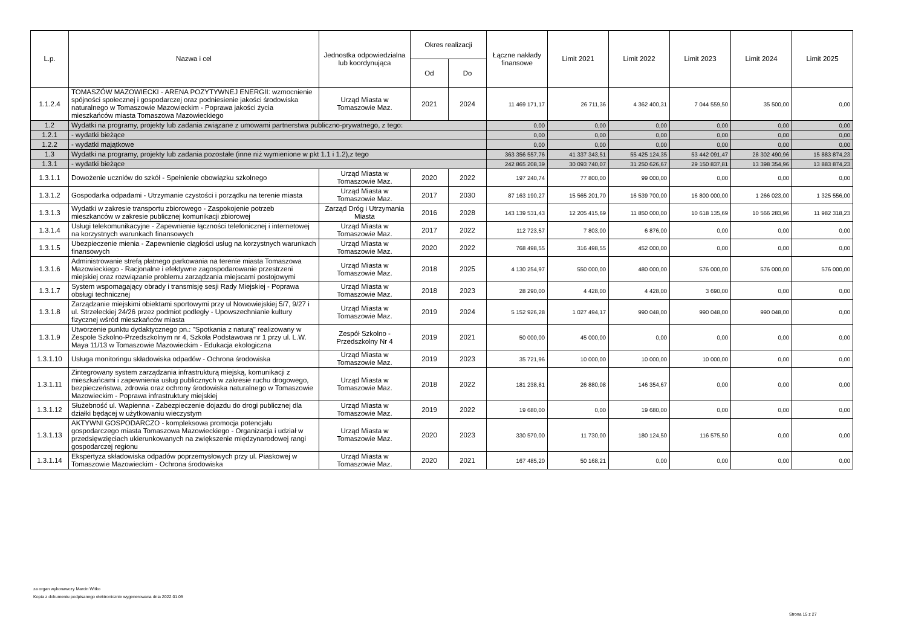| L.p. | Nazwa i cel | Jednostka odpowiedzialna lub koordynująca | Okres realizacji | | Łączne nakłady finansowe | Limit 2021 | Limit 2022 | Limit 2023 | Limit 2024 | Limit 2025 |
| --- | --- | --- | --- | --- | --- | --- | --- | --- | --- | --- |
| | | | Od | Do | | | | | | |
| 1.1.2.4 | TOMASZÓW MAZOWIECKI - ARENA POZYTYWNEJ ENERGII: wzmocnienie spójności społecznej i gospodarczej oraz podniesienie jakości środowiska naturalnego w Tomaszowie Mazowieckim - Poprawa jakości życia mieszkańców miasta Tomaszowa Mazowieckiego | Urząd Miasta w Tomaszowie Maz. | 2021 | 2024 | 11 469 171,17 | 26 711,36 | 4 362 400,31 | 7 044 559,50 | 35 500,00 | 0,00 |
| 1.2 | Wydatki na programy, projekty lub zadania związane z umowami partnerstwa publiczno-prywatnego, z tego: | | | | 0,00 | 0,00 | 0,00 | 0,00 | 0,00 | 0,00 |
| 1.2.1 | - wydatki bieżące | | | | 0,00 | 0,00 | 0,00 | 0,00 | 0,00 | 0,00 |
| 1.2.2 | - wydatki majątkowe | | | | 0,00 | 0,00 | 0,00 | 0,00 | 0,00 | 0,00 |
| 1.3 | Wydatki na programy, projekty lub zadania pozostałe (inne niż wymienione w pkt 1.1 i 1.2),z tego | | | | 363 356 557,76 | 41 337 343,51 | 55 425 124,35 | 53 442 091,47 | 28 302 490,96 | 15 883 874,23 |
| 1.3.1 | - wydatki bieżące | | | | 242 865 208,39 | 30 093 740,07 | 31 250 626,67 | 29 150 837,81 | 13 398 354,96 | 13 883 874,23 |
| 1.3.1.1 | Dowożenie uczniów do szkół - Spełnienie obowiązku szkolnego | Urząd Miasta w Tomaszowie Maz. | 2020 | 2022 | 197 240,74 | 77 800,00 | 99 000,00 | 0,00 | 0,00 | 0,00 |
| 1.3.1.2 | Gospodarka odpadami - Utrzymanie czystości i porządku na terenie miasta | Urząd Miasta w Tomaszowie Maz. | 2017 | 2030 | 87 163 190,27 | 15 565 201,70 | 16 539 700,00 | 16 800 000,00 | 1 266 023,00 | 1 325 556,00 |
| 1.3.1.3 | Wydatki w zakresie transportu zbiorowego - Zaspokojenie potrzeb mieszkanców w zakresie publicznej komunikacji zbiorowej | Zarząd Dróg i Utrzymania Miasta | 2016 | 2028 | 143 139 531,43 | 12 205 415,69 | 11 850 000,00 | 10 618 135,69 | 10 566 283,96 | 11 982 318,23 |
| 1.3.1.4 | Usługi telekomunikacyjne - Zapewnienie łączności telefonicznej i internetowej na korzystnych warunkach finansowych | Urząd Miasta w Tomaszowie Maz. | 2017 | 2022 | 112 723,57 | 7 803,00 | 6 876,00 | 0,00 | 0,00 | 0,00 |
| 1.3.1.5 | Ubezpieczenie mienia - Zapewnienie ciągłości usług na korzystnych warunkach finansowych | Urząd Miasta w Tomaszowie Maz. | 2020 | 2022 | 768 498,55 | 316 498,55 | 452 000,00 | 0,00 | 0,00 | 0,00 |
| 1.3.1.6 | Administrowanie strefą płatnego parkowania na terenie miasta Tomaszowa Mazowieckiego - Racjonalne i efektywne zagospodarowanie przestrzeni miejskiej oraz rozwiązanie problemu zarządzania miejscami postojowymi | Urząd Miasta w Tomaszowie Maz. | 2018 | 2025 | 4 130 254,97 | 550 000,00 | 480 000,00 | 576 000,00 | 576 000,00 | 576 000,00 |
| 1.3.1.7 | System wspomagający obrady i transmisję sesji Rady Miejskiej - Poprawa obsługi technicznej | Urząd Miasta w Tomaszowie Maz. | 2018 | 2023 | 28 290,00 | 4 428,00 | 4 428,00 | 3 690,00 | 0,00 | 0,00 |
| 1.3.1.8 | Zarządzanie miejskimi obiektami sportowymi przy ul Nowowiejskiej 5/7, 9/27 i ul. Strzeleckiej 24/26 przez podmiot podległy - Upowszechnianie kultury fizycznej wśród mieszkańców miasta | Urząd Miasta w Tomaszowie Maz. | 2019 | 2024 | 5 152 926,28 | 1 027 494,17 | 990 048,00 | 990 048,00 | 990 048,00 | 0,00 |
| 1.3.1.9 | Utworzenie punktu dydaktycznego pn.: "Spotkania z naturą" realizowany w Zespole Szkolno-Przedszkolnym nr 4, Szkoła Podstawowa nr 1 przy ul. L.W. Maya 11/13 w Tomaszowie Mazowieckim - Edukacja ekologiczna | Zespół Szkolno - Przedszkolny Nr 4 | 2019 | 2021 | 50 000,00 | 45 000,00 | 0,00 | 0,00 | 0,00 | 0,00 |
| 1.3.1.10 | Usługa monitoringu składowiska odpadów - Ochrona środowiska | Urząd Miasta w Tomaszowie Maz. | 2019 | 2023 | 35 721,96 | 10 000,00 | 10 000,00 | 10 000,00 | 0,00 | 0,00 |
| 1.3.1.11 | Zintegrowany system zarządzania infrastrukturą miejską, komunikacji z mieszkańcami i zapewnienia usług publicznych w zakresie ruchu drogowego, bezpieczeństwa, zdrowia oraz ochrony środowiska naturalnego w Tomaszowie Mazowieckim - Poprawa infrastruktury miejskiej | Urząd Miasta w Tomaszowie Maz. | 2018 | 2022 | 181 238,81 | 26 880,08 | 146 354,67 | 0,00 | 0,00 | 0,00 |
| 1.3.1.12 | Służebność ul. Wapienna - Zabezpieczenie dojazdu do drogi publicznej dla działki będącej w użytkowaniu wieczystym | Urząd Miasta w Tomaszowie Maz. | 2019 | 2022 | 19 680,00 | 0,00 | 19 680,00 | 0,00 | 0,00 | 0,00 |
| 1.3.1.13 | AKTYWNI GOSPODARCZO - kompleksowa promocja potencjału gospodarczego miasta Tomaszowa Mazowieckiego - Organizacja i udział w przedsięwzięciach ukierunkowanych na zwiększenie międzynarodowej rangi gospodarczej regionu | Urząd Miasta w Tomaszowie Maz. | 2020 | 2023 | 330 570,00 | 11 730,00 | 180 124,50 | 116 575,50 | 0,00 | 0,00 |
| 1.3.1.14 | Ekspertyza składowiska odpadów poprzemysłowych przy ul. Piaskowej w Tomaszowie Mazowieckim - Ochrona środowiska | Urząd Miasta w Tomaszowie Maz. | 2020 | 2021 | 167 485,20 | 50 168,21 | 0,00 | 0,00 | 0,00 | 0,00 |
za organ wykonawczy Marcin Witko
Kopia z dokumentu podpisanego elektronicznie wygenerowana dnia 2022.01.05
Strona 15 z 27